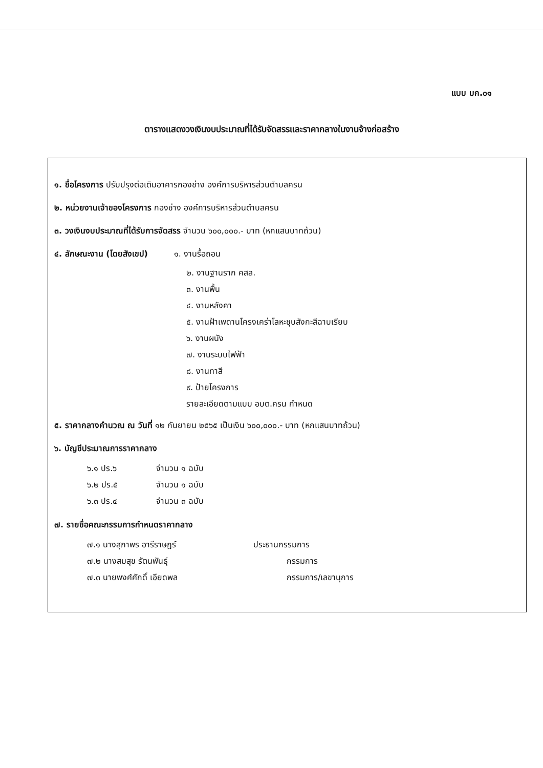แบบ บก.๐๑
ตารางแสดงวงเงินงบประมาณที่ได้รับจัดสรรและราคากลางในงานจ้างก่อสร้าง
๑. ชื่อโครงการ ปรับปรุงต่อเติมอาคารกองช่าง องค์การบริหารส่วนตำบลครน
๒. หน่วยงานเจ้าของโครงการ กองช่าง องค์การบริหารส่วนตำบลครน
๓. วงเงินงบประมาณที่ได้รับการจัดสรร จำนวน ๖๐๐,๐๐๐.- บาท (หกแสนบาทถ้วน)
๔. ลักษณะงาน (โดยสังเขป) ๑. งานรื้อถอน
๒. งานฐานราก คสล.
๓. งานพื้น
๔. งานหลังคา
๕. งานฝ้าเพดานโครงเคร่าโลหะชุบสังกะสีฉาบเรียบ
๖. งานผนัง
๗. งานระบบไฟฟ้า
๘. งานทาสี
๙. ป้ายโครงการ
รายละเอียดตามแบบ อบต.ครน กำหนด
๕. ราคากลางคำนวณ ณ วันที่ ๑๒ กันยายน ๒๕๖๕ เป็นเงิน ๖๐๐,๐๐๐.- บาท (หกแสนบาทถ้วน)
๖. บัญชีประมาณการราคากลาง
๖.๑ ปร.๖ จำนวน ๑ ฉบับ
๖.๒ ปร.๕ จำนวน ๑ ฉบับ
๖.๓ ปร.๔ จำนวน ๓ ฉบับ
๗. รายชื่อคณะกรรมการกำหนดราคากลาง
๗.๑ นางสุภาพร อารีราษฎร์ ประธานกรรมการ
๗.๒ นางสมสุข รัตนพันธุ์ กรรมการ
๗.๓ นายพงศ์ศักดิ์ เอียดพล กรรมการ/เลขานุการ